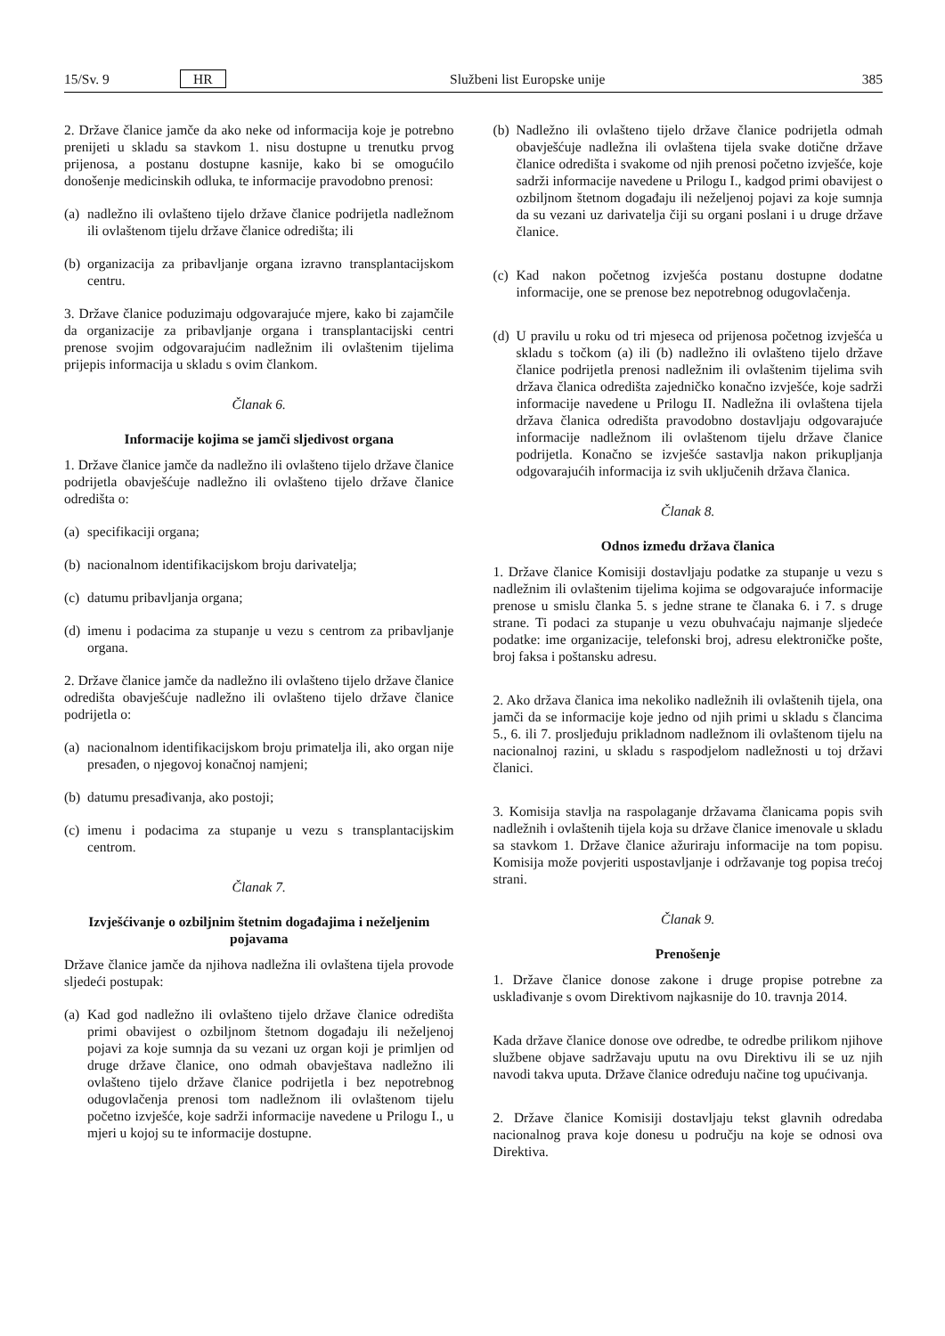15/Sv. 9 HR Službeni list Europske unije 385
2. Države članice jamče da ako neke od informacija koje je potrebno prenijeti u skladu sa stavkom 1. nisu dostupne u trenutku prvog prijenosa, a postanu dostupne kasnije, kako bi se omogućilo donošenje medicinskih odluka, te informacije pravodobno prenosi:
(a)
nadležno ili ovlašteno tijelo države članice podrijetla nadležnom ili ovlaštenom tijelu države članice odredišta; ili
(b)
organizacija za pribavljanje organa izravno transplantacijskom centru.
3. Države članice poduzimaju odgovarajuće mjere, kako bi zajamčile da organizacije za pribavljanje organa i transplantacijski centri prenose svojim odgovarajućim nadležnim ili ovlaštenim tijelima prijepis informacija u skladu s ovim člankom.
Članak 6.
Informacije kojima se jamči sljedivost organa
1. Države članice jamče da nadležno ili ovlašteno tijelo države članice podrijetla obavješćuje nadležno ili ovlašteno tijelo države članice odredišta o:
(a)
specifikaciji organa;
(b)
nacionalnom identifikacijskom broju darivatelja;
(c)
datumu pribavljanja organa;
(d)
imenu i podacima za stupanje u vezu s centrom za pribavljanje organa.
2. Države članice jamče da nadležno ili ovlašteno tijelo države članice odredišta obavješćuje nadležno ili ovlašteno tijelo države članice podrijetla o:
(a)
nacionalnom identifikacijskom broju primatelja ili, ako organ nije presađen, o njegovoj konačnoj namjeni;
(b)
datumu presađivanja, ako postoji;
(c)
imenu i podacima za stupanje u vezu s transplantacijskim centrom.
Članak 7.
Izvješćivanje o ozbiljnim štetnim događajima i neželjenim pojavama
Države članice jamče da njihova nadležna ili ovlaštena tijela provode sljedeći postupak:
(a)
Kad god nadležno ili ovlašteno tijelo države članice odredišta primi obavijest o ozbiljnom štetnom događaju ili neželjenoj pojavi za koje sumnja da su vezani uz organ koji je primljen od druge države članice, ono odmah obavještava nadležno ili ovlašteno tijelo države članice podrijetla i bez nepotrebnog odugovlačenja prenosi tom nadležnom ili ovlaštenom tijelu početno izvješće, koje sadrži informacije navedene u Prilogu I., u mjeri u kojoj su te informacije dostupne.
(b)
Nadležno ili ovlašteno tijelo države članice podrijetla odmah obavješćuje nadležna ili ovlaštena tijela svake dotične države članice odredišta i svakome od njih prenosi početno izvješće, koje sadrži informacije navedene u Prilogu I., kadgod primi obavijest o ozbiljnom štetnom događaju ili neželjenoj pojavi za koje sumnja da su vezani uz darivatelja čiji su organi poslani i u druge države članice.
(c)
Kad nakon početnog izvješća postanu dostupne dodatne informacije, one se prenose bez nepotrebnog odugovlačenja.
(d)
U pravilu u roku od tri mjeseca od prijenosa početnog izvješća u skladu s točkom (a) ili (b) nadležno ili ovlašteno tijelo države članice podrijetla prenosi nadležnim ili ovlaštenim tijelima svih država članica odredišta zajedničko konačno izvješće, koje sadrži informacije navedene u Prilogu II. Nadležna ili ovlaštena tijela država članica odredišta pravodobno dostavljaju odgovarajuće informacije nadležnom ili ovlaštenom tijelu države članice podrijetla. Konačno se izvješće sastavlja nakon prikupljanja odgovarajućih informacija iz svih uključenih država članica.
Članak 8.
Odnos između država članica
1. Države članice Komisiji dostavljaju podatke za stupanje u vezu s nadležnim ili ovlaštenim tijelima kojima se odgovarajuće informacije prenose u smislu članka 5. s jedne strane te članaka 6. i 7. s druge strane. Ti podaci za stupanje u vezu obuhvaćaju najmanje sljedeće podatke: ime organizacije, telefonski broj, adresu elektroničke pošte, broj faksa i poštansku adresu.
2. Ako država članica ima nekoliko nadležnih ili ovlaštenih tijela, ona jamči da se informacije koje jedno od njih primi u skladu s člancima 5., 6. ili 7. prosljeđuju prikladnom nadležnom ili ovlaštenom tijelu na nacionalnoj razini, u skladu s raspodjelom nadležnosti u toj državi članici.
3. Komisija stavlja na raspolaganje državama članicama popis svih nadležnih i ovlaštenih tijela koja su države članice imenovale u skladu sa stavkom 1. Države članice ažuriraju informacije na tom popisu. Komisija može povjeriti uspostavljanje i održavanje tog popisa trećoj strani.
Članak 9.
Prenošenje
1. Države članice donose zakone i druge propise potrebne za usklađivanje s ovom Direktivom najkasnije do 10. travnja 2014.
Kada države članice donose ove odredbe, te odredbe prilikom njihove službene objave sadržavaju uputu na ovu Direktivu ili se uz njih navodi takva uputa. Države članice određuju načine tog upućivanja.
2. Države članice Komisiji dostavljaju tekst glavnih odredaba nacionalnog prava koje donesu u području na koje se odnosi ova Direktiva.